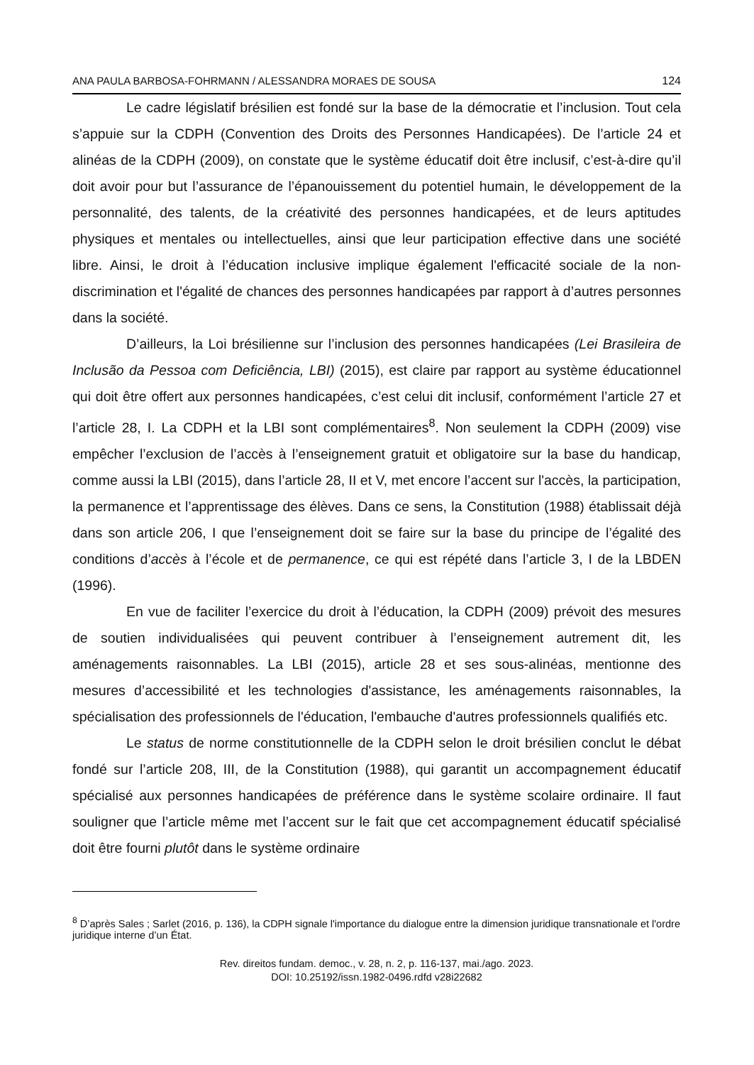ANA PAULA BARBOSA-FOHRMANN / ALESSANDRA MORAES DE SOUSA 124
Le cadre législatif brésilien est fondé sur la base de la démocratie et l’inclusion. Tout cela s’appuie sur la CDPH (Convention des Droits des Personnes Handicapées). De l’article 24 et alinéas de la CDPH (2009), on constate que le système éducatif doit être inclusif, c’est-à-dire qu’il doit avoir pour but l’assurance de l’épanouissement du potentiel humain, le développement de la personnalité, des talents, de la créativité des personnes handicapées, et de leurs aptitudes physiques et mentales ou intellectuelles, ainsi que leur participation effective dans une société libre. Ainsi, le droit à l’éducation inclusive implique également l'efficacité sociale de la non-discrimination et l'égalité de chances des personnes handicapées par rapport à d’autres personnes dans la société.
D’ailleurs, la Loi brésilienne sur l’inclusion des personnes handicapées (Lei Brasileira de Inclusão da Pessoa com Deficiência, LBI) (2015), est claire par rapport au système éducationnel qui doit être offert aux personnes handicapées, c’est celui dit inclusif, conformément l’article 27 et l’article 28, I. La CDPH et la LBI sont complémentaires<sup>8</sup>. Non seulement la CDPH (2009) vise empêcher l’exclusion de l’accès à l’enseignement gratuit et obligatoire sur la base du handicap, comme aussi la LBI (2015), dans l’article 28, II et V, met encore l’accent sur l'accès, la participation, la permanence et l’apprentissage des élèves. Dans ce sens, la Constitution (1988) établissait déjà dans son article 206, I que l’enseignement doit se faire sur la base du principe de l’égalité des conditions d’accès à l’école et de permanence, ce qui est répété dans l’article 3, I de la LBDEN (1996).
En vue de faciliter l’exercice du droit à l’éducation, la CDPH (2009) prévoit des mesures de soutien individualisées qui peuvent contribuer à l’enseignement autrement dit, les aménagements raisonnables. La LBI (2015), article 28 et ses sous-alinéas, mentionne des mesures d’accessibilité et les technologies d'assistance, les aménagements raisonnables, la spécialisation des professionnels de l'éducation, l'embauche d'autres professionnels qualifiés etc.
Le status de norme constitutionnelle de la CDPH selon le droit brésilien conclut le débat fondé sur l’article 208, III, de la Constitution (1988), qui garantit un accompagnement éducatif spécialisé aux personnes handicapées de préférence dans le système scolaire ordinaire. Il faut souligner que l’article même met l’accent sur le fait que cet accompagnement éducatif spécialisé doit être fourni plutôt dans le système ordinaire
<sup>8</sup> D’après Sales ; Sarlet (2016, p. 136), la CDPH signale l'importance du dialogue entre la dimension juridique transnationale et l'ordre juridique interne d’un État.
Rev. direitos fundam. democ., v. 28, n. 2, p. 116-137, mai./ago. 2023.
DOI: 10.25192/issn.1982-0496.rdfd v28i22682